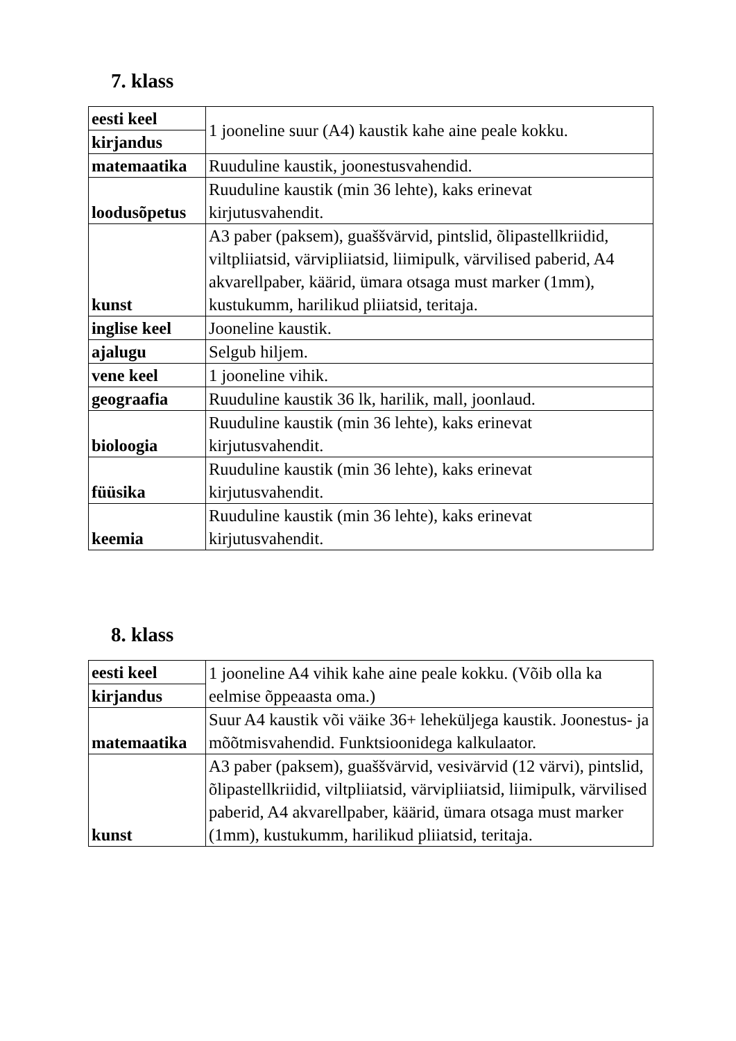7. klass
| eesti keel | 1 jooneline suur (A4) kaustik kahe aine peale kokku. |
| kirjandus | |
| matemaatika | Ruuduline kaustik, joonestusvahendid. |
| loodusõpetus | Ruuduline kaustik (min 36 lehte), kaks erinevat kirjutusvahendit. |
| kunst | A3 paber (paksem), guaššvärvid, pintslid, õlipastellkriidid, viltpliiatsid, värvipliiatsid, liimipulk, värvilised paberid, A4 akvarellpaber, käärid, ümara otsaga must marker (1mm), kustukumm, harilikud pliiatsid, teritaja. |
| inglise keel | Jooneline kaustik. |
| ajalugu | Selgub hiljem. |
| vene keel | 1 jooneline vihik. |
| geograafia | Ruuduline kaustik 36 lk, harilik, mall, joonlaud. |
| bioloogia | Ruuduline kaustik (min 36 lehte), kaks erinevat kirjutusvahendit. |
| füüsika | Ruuduline kaustik (min 36 lehte), kaks erinevat kirjutusvahendit. |
| keemia | Ruuduline kaustik (min 36 lehte), kaks erinevat kirjutusvahendit. |
8. klass
| eesti keel | 1 jooneline A4 vihik kahe aine peale kokku. (Võib olla ka eelmise õppeaasta oma.) |
| kirjandus | |
| matemaatika | Suur A4 kaustik või väike 36+ leheküljega kaustik. Joonestus- ja mõõtmisvahendid. Funktsioonidega kalkulaator. |
| kunst | A3 paber (paksem), guaššvärvid, vesivärvid (12 värvi), pintslid, õlipastellkriidid, viltpliiatsid, värvipliiatsid, liimipulk, värvilised paberid, A4 akvarellpaber, käärid, ümara otsaga must marker (1mm), kustukumm, harilikud pliiatsid, teritaja. |